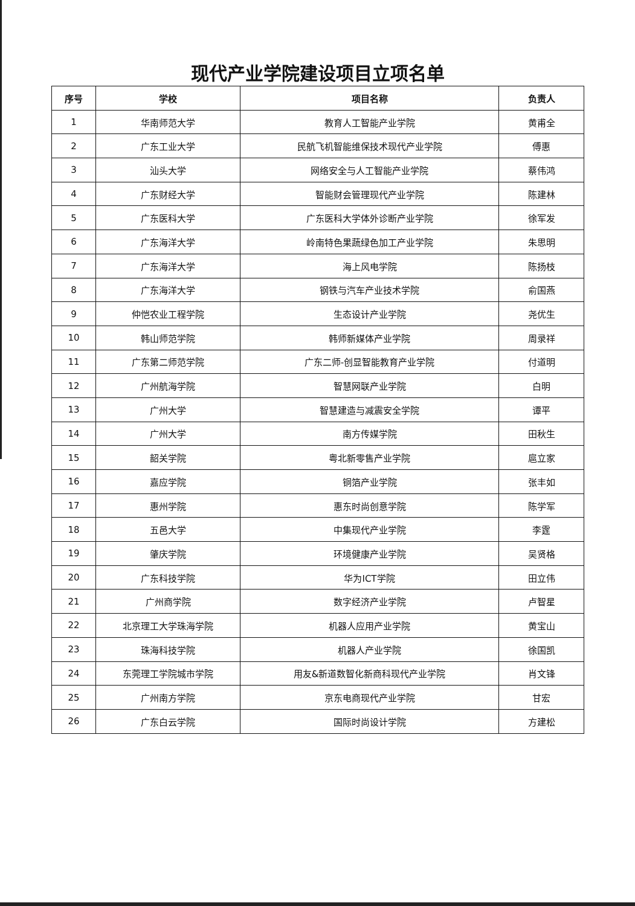现代产业学院建设项目立项名单
| 序号 | 学校 | 项目名称 | 负责人 |
| --- | --- | --- | --- |
| 1 | 华南师范大学 | 教育人工智能产业学院 | 黄甫全 |
| 2 | 广东工业大学 | 民航飞机智能维保技术现代产业学院 | 傅惠 |
| 3 | 汕头大学 | 网络安全与人工智能产业学院 | 蔡伟鸿 |
| 4 | 广东财经大学 | 智能财会管理现代产业学院 | 陈建林 |
| 5 | 广东医科大学 | 广东医科大学体外诊断产业学院 | 徐军发 |
| 6 | 广东海洋大学 | 岭南特色果蔬绿色加工产业学院 | 朱思明 |
| 7 | 广东海洋大学 | 海上风电学院 | 陈扬枝 |
| 8 | 广东海洋大学 | 钢铁与汽车产业技术学院 | 俞国燕 |
| 9 | 仲恺农业工程学院 | 生态设计产业学院 | 尧优生 |
| 10 | 韩山师范学院 | 韩师新媒体产业学院 | 周录祥 |
| 11 | 广东第二师范学院 | 广东二师-创显智能教育产业学院 | 付道明 |
| 12 | 广州航海学院 | 智慧网联产业学院 | 白明 |
| 13 | 广州大学 | 智慧建造与减震安全学院 | 谭平 |
| 14 | 广州大学 | 南方传媒学院 | 田秋生 |
| 15 | 韶关学院 | 粤北新零售产业学院 | 扈立家 |
| 16 | 嘉应学院 | 铜箔产业学院 | 张丰如 |
| 17 | 惠州学院 | 惠东时尚创意学院 | 陈学军 |
| 18 | 五邑大学 | 中集现代产业学院 | 李霆 |
| 19 | 肇庆学院 | 环境健康产业学院 | 吴贤格 |
| 20 | 广东科技学院 | 华为ICT学院 | 田立伟 |
| 21 | 广州商学院 | 数字经济产业学院 | 卢智星 |
| 22 | 北京理工大学珠海学院 | 机器人应用产业学院 | 黄宝山 |
| 23 | 珠海科技学院 | 机器人产业学院 | 徐国凯 |
| 24 | 东莞理工学院城市学院 | 用友&新道数智化新商科现代产业学院 | 肖文锋 |
| 25 | 广州南方学院 | 京东电商现代产业学院 | 甘宏 |
| 26 | 广东白云学院 | 国际时尚设计学院 | 方建松 |